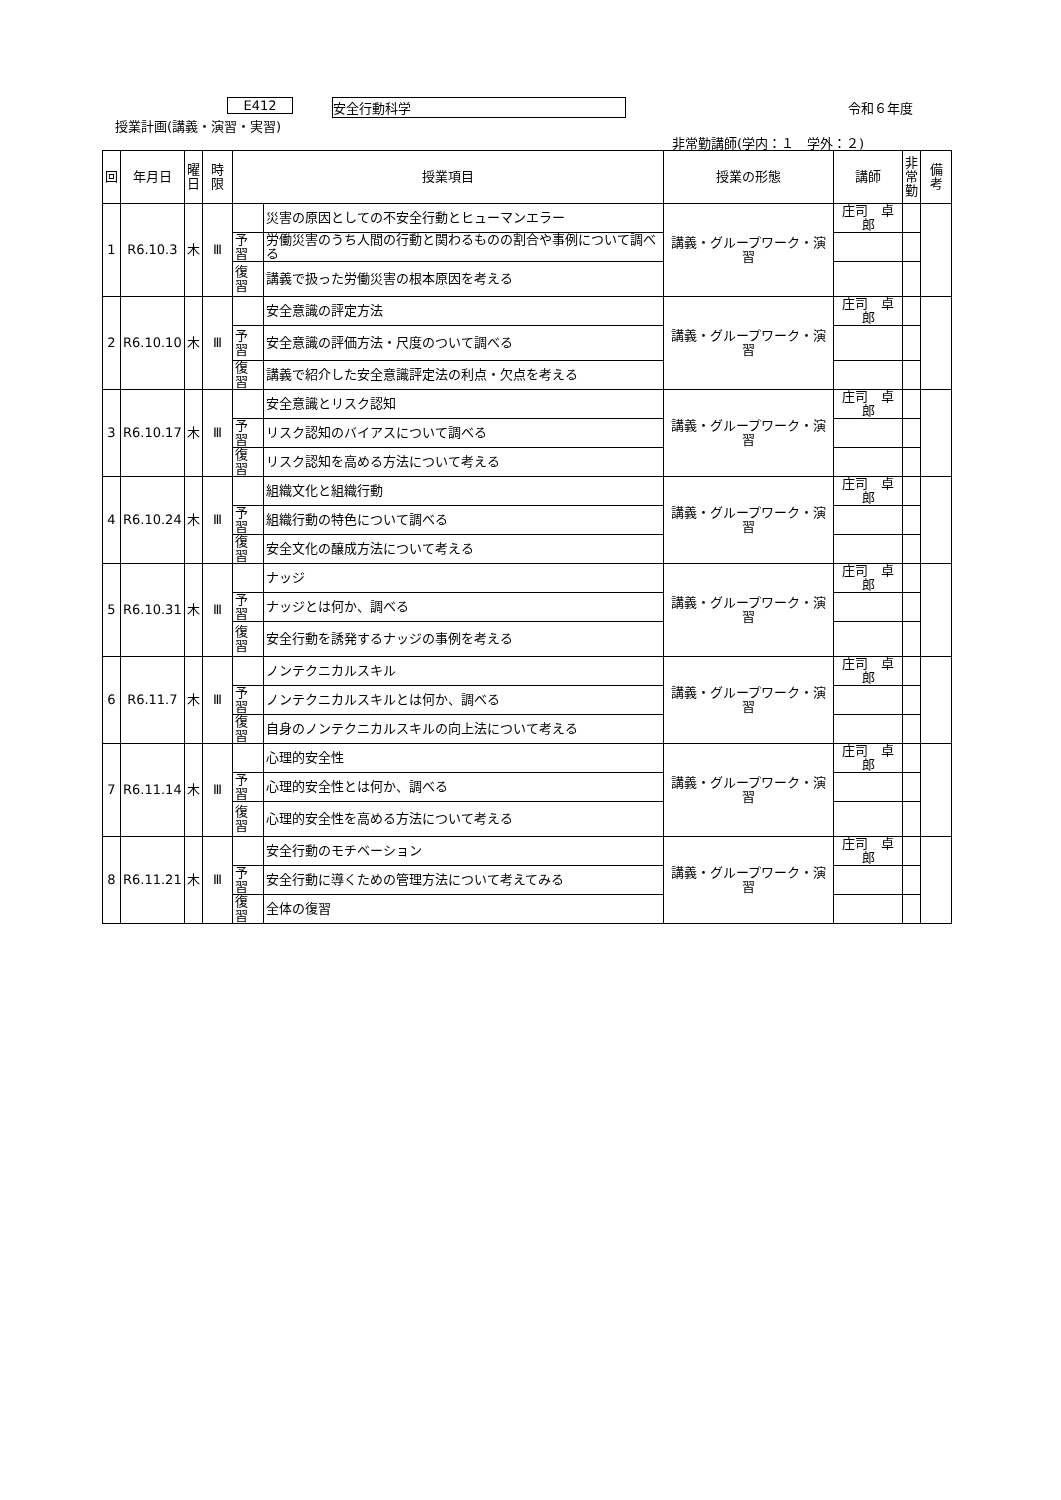E412 安全行動科学 令和６年度
授業計画(講義・演習・実習)
非常勤講師(学内：１　学外：２)
| 回 | 年月日 | 曜 日 | 時限 | 授業項目 | | 授業の形態 | 講師 | 非 常 勤 | 備考 |
| --- | --- | --- | --- | --- | --- | --- | --- | --- | --- |
| 1 | R6.10.3 | 木 | Ⅲ | | 災害の原因としての不安全行動とヒューマンエラー | 講義・グループワーク・演習 | 庄司 卓郎 | | |
| | | | | 予習 | 労働災害のうち人間の行動と関わるものの割合や事例について調べる | | | | |
| | | | | 復習 | 講義で扱った労働災害の根本原因を考える | | | | |
| 2 | R6.10.10 | 木 | Ⅲ | | 安全意識の評定方法 | 講義・グループワーク・演習 | 庄司 卓郎 | | |
| | | | | 予習 | 安全意識の評価方法・尺度のついて調べる | | | | |
| | | | | 復習 | 講義で紹介した安全意識評定法の利点・欠点を考える | | | | |
| 3 | R6.10.17 | 木 | Ⅲ | | 安全意識とリスク認知 | 講義・グループワーク・演習 | 庄司 卓郎 | | |
| | | | | 予習 | リスク認知のバイアスについて調べる | | | | |
| | | | | 復習 | リスク認知を高める方法について考える | | | | |
| 4 | R6.10.24 | 木 | Ⅲ | | 組織文化と組織行動 | 講義・グループワーク・演習 | 庄司 卓郎 | | |
| | | | | 予習 | 組織行動の特色について調べる | | | | |
| | | | | 復習 | 安全文化の醸成方法について考える | | | | |
| 5 | R6.10.31 | 木 | Ⅲ | | ナッジ | 講義・グループワーク・演習 | 庄司 卓郎 | | |
| | | | | 予習 | ナッジとは何か、調べる | | | | |
| | | | | 復習 | 安全行動を誘発するナッジの事例を考える | | | | |
| 6 | R6.11.7 | 木 | Ⅲ | | ノンテクニカルスキル | 講義・グループワーク・演習 | 庄司 卓郎 | | |
| | | | | 予習 | ノンテクニカルスキルとは何か、調べる | | | | |
| | | | | 復習 | 自身のノンテクニカルスキルの向上法について考える | | | | |
| 7 | R6.11.14 | 木 | Ⅲ | | 心理的安全性 | 講義・グループワーク・演習 | 庄司 卓郎 | | |
| | | | | 予習 | 心理的安全性とは何か、調べる | | | | |
| | | | | 復習 | 心理的安全性を高める方法について考える | | | | |
| 8 | R6.11.21 | 木 | Ⅲ | | 安全行動のモチベーション | 講義・グループワーク・演習 | 庄司 卓郎 | | |
| | | | | 予習 | 安全行動に導くための管理方法について考えてみる | | | | |
| | | | | 復習 | 全体の復習 | | | | |